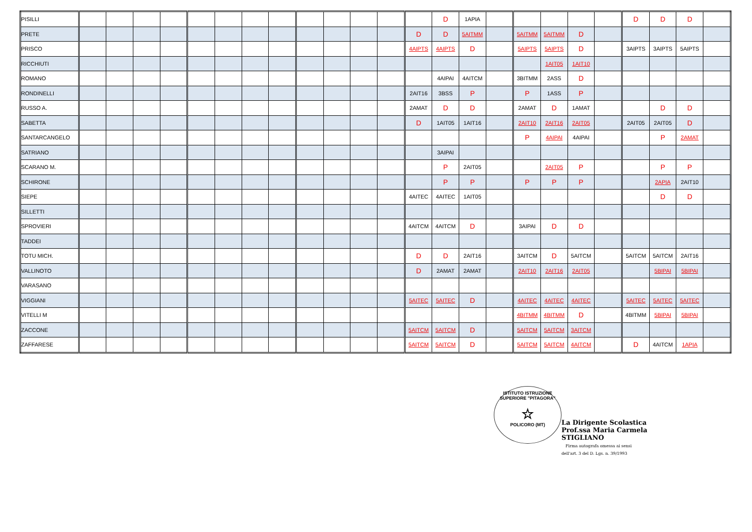| PISILLI | | | | | | | | | | | | | | D | 1APIA | | | | | | D | D | D | |
| PRETE | | | | | | | | | | | | | D | D | 5AITMM | | 5AITMM | 5AITMM | D | | | | | |
| PRISCO | | | | | | | | | | | | | 4AIPTS | 4AIPTS | D | | 5AIPTS | 5AIPTS | D | | 3AIPTS | 3AIPTS | 5AIPTS | |
| RICCHIUTI | | | | | | | | | | | | | | | | | | 1AIT05 | 1AIT10 | | | | | |
| ROMANO | | | | | | | | | | | | | | 4AIPAI | 4AITCM | | 3BITMM | 2ASS | D | | | | | |
| RONDINELLI | | | | | | | | | | | | | 2AIT16 | 3BSS | P | | P | 1ASS | P | | | | | |
| RUSSO A. | | | | | | | | | | | | | 2AMAT | D | D | | 2AMAT | D | 1AMAT | | | D | D | |
| SABETTA | | | | | | | | | | | | | D | 1AIT05 | 1AIT16 | | 2AIT10 | 2AIT16 | 2AIT05 | | 2AIT05 | 2AIT05 | D | |
| SANTARCANGELO | | | | | | | | | | | | | | | | | P | 4AIPAI | 4AIPAI | | | P | 2AMAT | |
| SATRIANO | | | | | | | | | | | | | | 3AIPAI | | | | | | | | | | |
| SCARANO M. | | | | | | | | | | | | | | P | 2AIT05 | | | 2AIT05 | P | | | P | P | |
| SCHIRONE | | | | | | | | | | | | | | P | P | | P | P | P | | | 2APIA | 2AIT10 | |
| SIEPE | | | | | | | | | | | | | 4AITEC | 4AITEC | 1AIT05 | | | | | | | D | D | |
| SILLETTI | | | | | | | | | | | | | | | | | | | | | | | | |
| SPROVIERI | | | | | | | | | | | | | 4AITCM | 4AITCM | D | | 3AIPAI | D | D | | | | | |
| TADDEI | | | | | | | | | | | | | | | | | | | | | | | | |
| TOTU MICH. | | | | | | | | | | | | | D | D | 2AIT16 | | 3AITCM | D | 5AITCM | | 5AITCM | 5AITCM | 2AIT16 | |
| VALLINOTO | | | | | | | | | | | | | D | 2AMAT | 2AMAT | | 2AIT10 | 2AIT16 | 2AIT05 | | | 5BIPAI | 5BIPAI | |
| VARASANO | | | | | | | | | | | | | | | | | | | | | | | | |
| VIGGIANI | | | | | | | | | | | | | 5AITEC | 5AITEC | D | | 4AITEC | 4AITEC | 4AITEC | | 5AITEC | 5AITEC | 5AITEC | |
| VITELLI M | | | | | | | | | | | | | | | | | 4BITMM | 4BITMM | D | | 4BITMM | 5BIPAI | 5BIPAI | |
| ZACCONE | | | | | | | | | | | | | 5AITCM | 5AITCM | D | | 5AITCM | 5AITCM | 3AITCM | | | | | |
| ZAFFARESE | | | | | | | | | | | | | 5AITCM | 5AITCM | D | | 5AITCM | 5AITCM | 4AITCM | | D | 4AITCM | 1APIA | |
ISTITUTO ISTRUZIONE SUPERIORE "PITAGORA"
☆
POLICORO (MT)
La Dirigente Scolastica
Prof.ssa Maria Carmela STIGLIANO
Firma autografa omessa ai sensi
dell'art. 3 del D. Lgs. n. 39/1993